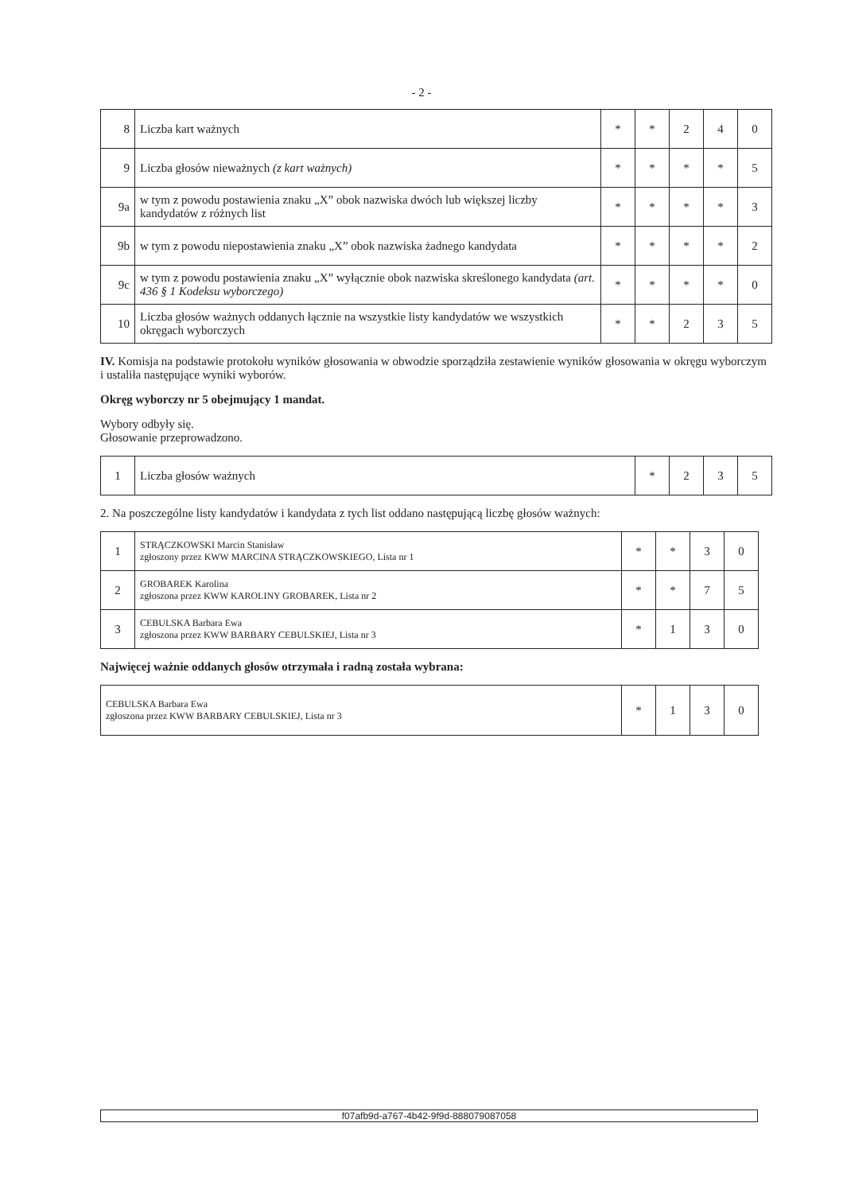- 2 -
| 8 | Liczba kart ważnych | * | * | 2 | 4 | 0 |
| 9 | Liczba głosów nieważnych (z kart ważnych) | * | * | * | * | 5 |
| 9a | w tym z powodu postawienia znaku „X” obok nazwiska dwóch lub większej liczby kandydatów z różnych list | * | * | * | * | 3 |
| 9b | w tym z powodu niepostawienia znaku „X” obok nazwiska żadnego kandydata | * | * | * | * | 2 |
| 9c | w tym z powodu postawienia znaku „X” wyłącznie obok nazwiska skreślonego kandydata (art. 436 § 1 Kodeksu wyborczego) | * | * | * | * | 0 |
| 10 | Liczba głosów ważnych oddanych łącznie na wszystkie listy kandydatów we wszystkich okręgach wyborczych | * | * | 2 | 3 | 5 |
IV. Komisja na podstawie protokołu wyników głosowania w obwodzie sporządziła zestawienie wyników głosowania w okręgu wyborczym i ustaliła następujące wyniki wyborów.
Okręg wyborczy nr 5 obejmujący 1 mandat.
Wybory odbyły się.
Głosowanie przeprowadzono.
| 1 | Liczba głosów ważnych | * | 2 | 3 | 5 |
2. Na poszczególne listy kandydatów i kandydata z tych list oddano następującą liczbę głosów ważnych:
| 1 | STRĄCZKOWSKI Marcin Stanisław zgłoszony przez KWW MARCINA STRĄCZKOWSKIEGO, Lista nr 1 | * | * | 3 | 0 |
| 2 | GROBAREK Karolina zgłoszona przez KWW KAROLINY GROBAREK, Lista nr 2 | * | * | 7 | 5 |
| 3 | CEBULSKA Barbara Ewa zgłoszona przez KWW BARBARY CEBULSKIEJ, Lista nr 3 | * | 1 | 3 | 0 |
Najwięcej ważnie oddanych głosów otrzymała i radną została wybrana:
| CEBULSKA Barbara Ewa zgłoszona przez KWW BARBARY CEBULSKIEJ, Lista nr 3 | * | 1 | 3 | 0 |
f07afb9d-a767-4b42-9f9d-888079087058